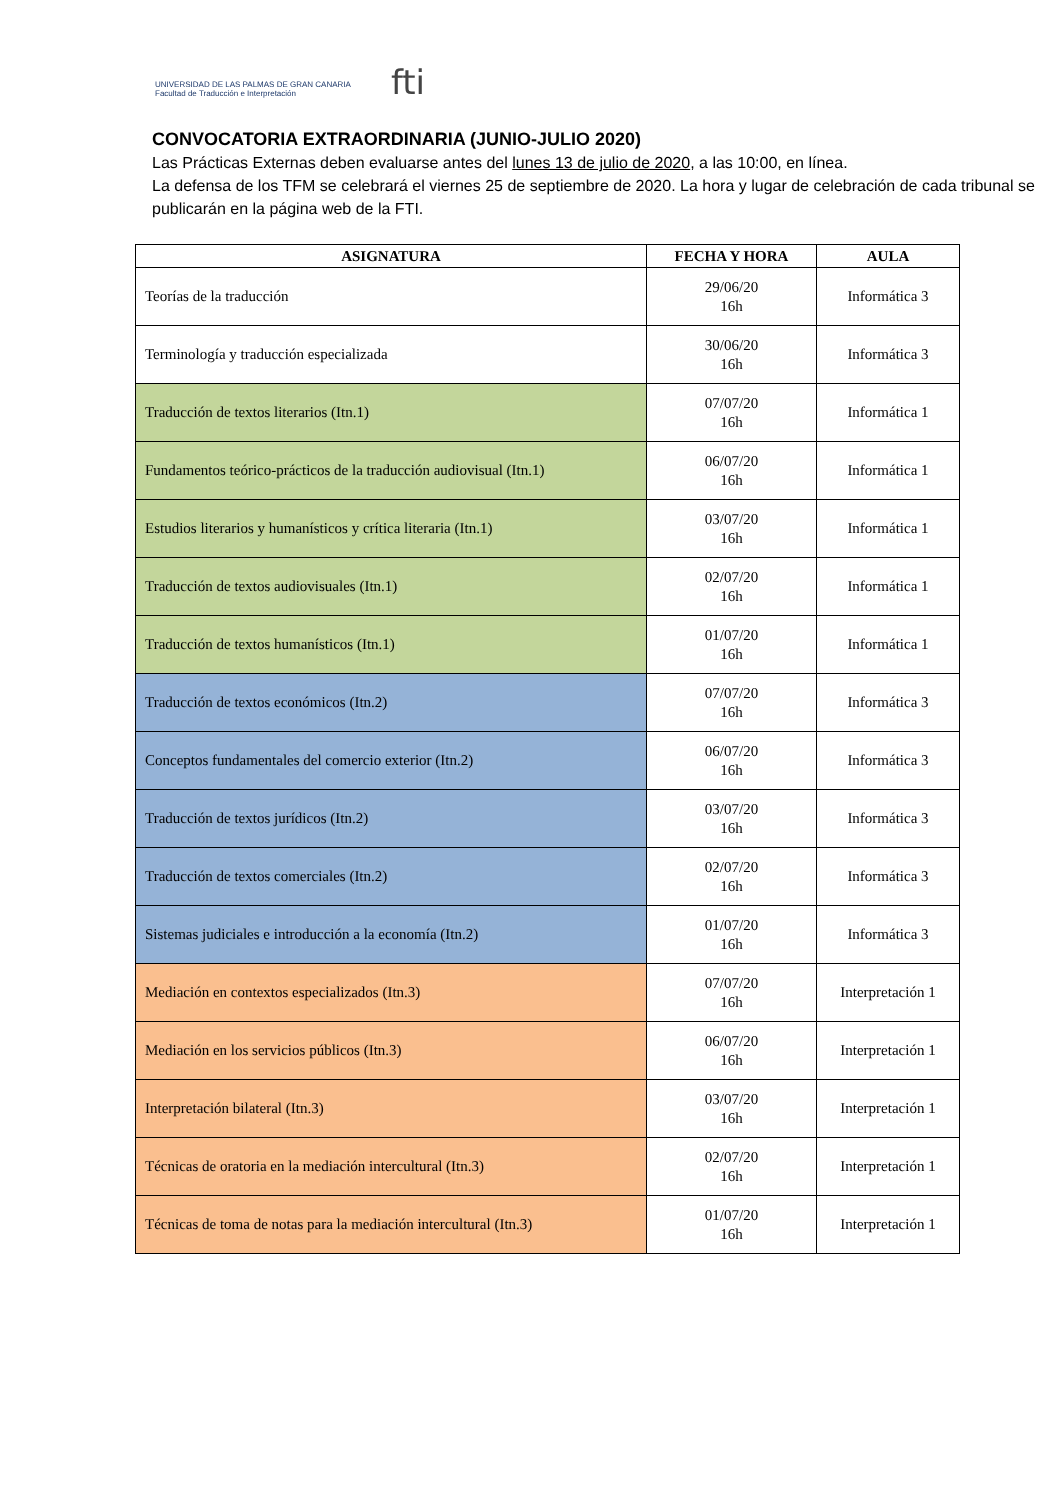UNIVERSIDAD DE LAS PALMAS DE GRAN CANARIA
Facultad de Traducción e Interpretación
fti
CONVOCATORIA EXTRAORDINARIA (JUNIO-JULIO 2020)
Las Prácticas Externas deben evaluarse antes del lunes 13 de julio de 2020, a las 10:00, en línea.
La defensa de los TFM se celebrará el viernes 25 de septiembre de 2020. La hora y lugar de celebración de cada tribunal se publicarán en la página web de la FTI.
| ASIGNATURA | FECHA Y HORA | AULA |
| --- | --- | --- |
| Teorías de la traducción | 29/06/20 16h | Informática 3 |
| Terminología y traducción especializada | 30/06/20 16h | Informática 3 |
| Traducción de textos literarios (Itn.1) | 07/07/20 16h | Informática 1 |
| Fundamentos teórico-prácticos de la traducción audiovisual (Itn.1) | 06/07/20 16h | Informática 1 |
| Estudios literarios y humanísticos y crítica literaria (Itn.1) | 03/07/20 16h | Informática 1 |
| Traducción de textos audiovisuales (Itn.1) | 02/07/20 16h | Informática 1 |
| Traducción de textos humanísticos (Itn.1) | 01/07/20 16h | Informática 1 |
| Traducción de textos económicos (Itn.2) | 07/07/20 16h | Informática 3 |
| Conceptos fundamentales del comercio exterior (Itn.2) | 06/07/20 16h | Informática 3 |
| Traducción de textos jurídicos (Itn.2) | 03/07/20 16h | Informática 3 |
| Traducción de textos comerciales (Itn.2) | 02/07/20 16h | Informática 3 |
| Sistemas judiciales e introducción a la economía (Itn.2) | 01/07/20 16h | Informática 3 |
| Mediación en contextos especializados (Itn.3) | 07/07/20 16h | Interpretación 1 |
| Mediación en los servicios públicos (Itn.3) | 06/07/20 16h | Interpretación 1 |
| Interpretación bilateral (Itn.3) | 03/07/20 16h | Interpretación 1 |
| Técnicas de oratoria en la mediación intercultural (Itn.3) | 02/07/20 16h | Interpretación 1 |
| Técnicas de toma de notas para la mediación intercultural (Itn.3) | 01/07/20 16h | Interpretación 1 |